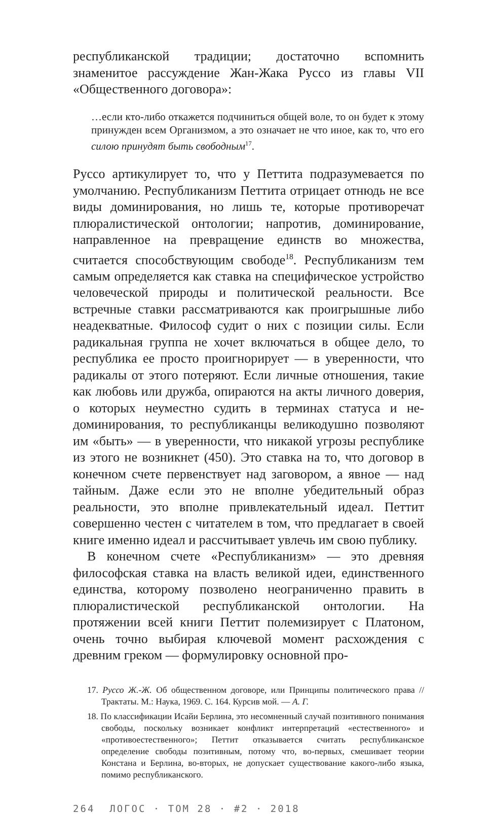республиканской традиции; достаточно вспомнить знаменитое рассуждение Жан-Жака Руссо из главы VII «Общественного договора»:
…если кто-либо откажется подчиниться общей воле, то он будет к этому принужден всем Организмом, а это означает не что иное, как то, что его силою принудят быть свободным<sup>17</sup>.
Руссо артикулирует то, что у Петтита подразумевается по умолчанию. Республиканизм Петтита отрицает отнюдь не все виды доминирования, но лишь те, которые противоречат плюралистической онтологии; напротив, доминирование, направленное на превращение единств во множества, считается способствующим свободе<sup>18</sup>. Республиканизм тем самым определяется как ставка на специфическое устройство человеческой природы и политической реальности. Все встречные ставки рассматриваются как проигрышные либо неадекватные. Философ судит о них с позиции силы. Если радикальная группа не хочет включаться в общее дело, то республика ее просто проигнорирует — в уверенности, что радикалы от этого потеряют. Если личные отношения, такие как любовь или дружба, опираются на акты личного доверия, о которых неуместно судить в терминах статуса и не-доминирования, то республиканцы великодушно позволяют им «быть» — в уверенности, что никакой угрозы республике из этого не возникнет (450). Это ставка на то, что договор в конечном счете первенствует над заговором, а явное — над тайным. Даже если это не вполне убедительный образ реальности, это вполне привлекательный идеал. Петтит совершенно честен с читателем в том, что предлагает в своей книге именно идеал и рассчитывает увлечь им свою публику.
В конечном счете «Республиканизм» — это древняя философская ставка на власть великой идеи, единственного единства, которому позволено неограниченно править в плюралистической республиканской онтологии. На протяжении всей книги Петтит полемизирует с Платоном, очень точно выбирая ключевой момент расхождения с древним греком — формулировку основной про-
17. Руссо Ж.-Ж. Об общественном договоре, или Принципы политического права // Трактаты. М.: Наука, 1969. С. 164. Курсив мой. — А. Г.
18. По классификации Исайи Берлина, это несомненный случай позитивного понимания свободы, поскольку возникает конфликт интерпретаций «естественного» и «противоестественного»; Петтит отказывается считать республиканское определение свободы позитивным, потому что, во-первых, смешивает теории Констана и Берлина, во-вторых, не допускает существование какого-либо языка, помимо республиканского.
264 ЛОГОС · ТОМ 28 · #2 · 2018